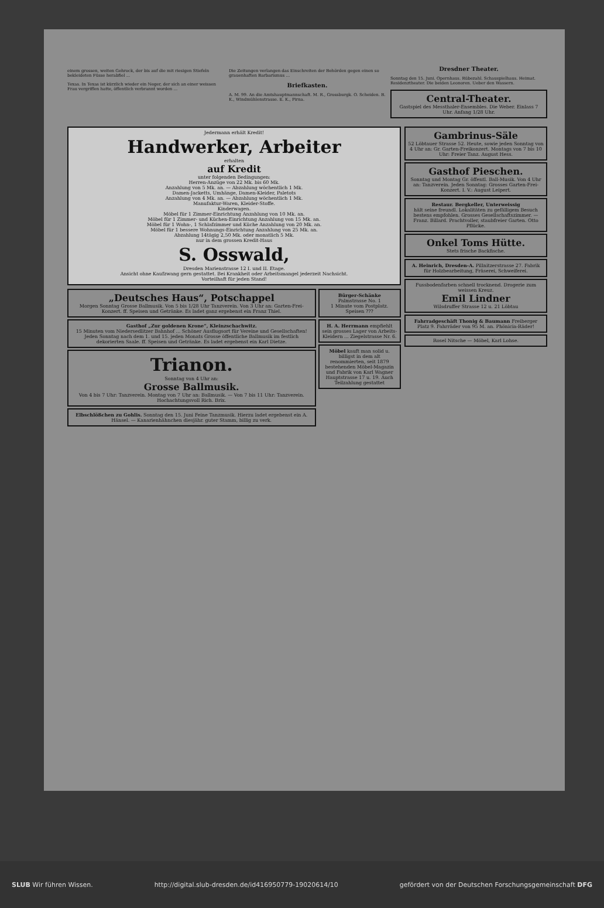einem grossen, weiten Gehrock, der bis auf die mit riesigen Stiefeln bekleideten Füsse herabfiel ...
Texas. In Texas ist kürzlich wieder ein Neger, der sich an einer weissen Frau vergriffen hatte, öffentlich verbrannt worden ...
Die Zeitungen verlangen das Einschreiten der Behörden gegen einen so grauenhaften Barbarismus ...
Briefkasten.
A. M. 99. An die Amtshauptmannschaft. M. R., Grossburgk. O. Scheiden. B. K., Windmühlenstrasse. E. K., Pirna.
Dresdner Theater.
Sonntag den 15. Juni. Opernhaus. Rübezahl. Schauspielhaus. Heimat. Residenztheater. Die beiden Leonoren. Ueber den Wassern.
Central-Theater.
Gastspiel des Messthaler-Ensembles. Die Weber. Einlass 7 Uhr. Anfang 1/28 Uhr.
Jedermann erhält Kredit!
Handwerker, Arbeiter
erhalten
auf Kredit
unter folgenden Bedingungen:
Herren-Anzüge von 22 Mk. bis 60 Mk.
Anzahlung von 5 Mk. an. — Abzahlung wöchentlich 1 Mk.
Damen-Jacketts, Umhänge, Damen-Kleider, Paletots
Anzahlung von 4 Mk. an. — Abzahlung wöchentlich 1 Mk.
Manufaktur-Waren, Kleider-Stoffe.
Kinderwagen.
Möbel für 1 Zimmer-Einrichtung Anzahlung von 10 Mk. an.
Möbel für 1 Zimmer- und Küchen-Einrichtung Anzahlung von 15 Mk. an.
Möbel für 1 Wohn-, 1 Schlafzimmer und Küche Anzahlung von 20 Mk. an.
Möbel für 1 bessere Wohnungs-Einrichtung Anzahlung von 25 Mk. an.
Abzahlung 14tägig 2,50 Mk. oder monatlich 5 Mk.
nur in dem grossen Kredit-Haus
S. Osswald,
Dresden Marienstrasse 12 I. und II. Etage.
Ansicht ohne Kaufzwang gern gestattet. Bei Krankheit oder Arbeitsmangel jederzeit Nachsicht.
Vorteilhaft für jeden Stand!
„Deutsches Haus“, Potschappel
Morgen Sonntag Grosse Ballmusik. Von 5 bis 1/28 Uhr Tanzverein. Von 3 Uhr an: Garten-Frei-Konzert. ff. Speisen und Getränke. Es ladet ganz ergebenst ein Franz Thiel.
Gasthof „Zur goldenen Krone“, Kleinzschachwitz.
15 Minuten vom Niedersedlitzer Bahnhof ... Schöner Ausflugsort für Vereine und Gesellschaften! Jeden Sonntag nach dem 1. und 15. jeden Monats Grosse öffentliche Ballmusik im festlich dekorierten Saale. ff. Speisen und Getränke. Es ladet ergebenst ein Karl Dietze.
Trianon.
Sonntag von 4 Uhr an:
Grosse Ballmusik.
Von 4 bis 7 Uhr: Tanzverein. Montag von 7 Uhr an: Ballmusik. — Von 7 bis 11 Uhr: Tanzverein. Hochachtungsvoll Rich. Brix.
Elbschlößchen zu Gohlis. Sonntag den 15. Juni Feine Tanzmusik. Hierzu ladet ergebenst ein A. Hänsel. — Kanarienhähnchen diesjähr. guter Stamm, billig zu verk.
Bürger-Schänke
Palmstrasse No. 1
1 Minute vom Postplatz.
Speisen ???
H. A. Herrmann empfiehlt sein grosses Lager von Arbeits-Kleidern ... Ziegelstrasse Nr. 6.
Möbel kauft man solid u. billigst in dem alt renommierten, seit 1879 bestehenden Möbel-Magazin und Fabrik von Karl Wagner Hauptstrasse 17 u. 19. Auch Teilzahlung gestattet
Gambrinus-Säle
52 Löbtauer Strasse 52. Heute, sowie jeden Sonntag von 4 Uhr an: Gr. Garten-Freikonzert. Montags von 7 bis 10 Uhr: Freier Tanz. August Hess.
Gasthof Pieschen.
Sonntag und Montag Gr. öffentl. Ball-Musik. Von 4 Uhr an: Tanzverein. Jeden Sonntag: Grosses Garten-Frei-Konzert. I. V.: August Leipert.
Restaur. Bergkeller, Unterweissig
hält seine freundl. Lokalitäten zu gefälligem Besuch bestens empfohlen. Grosses Gesellschaftszimmer. — Franz. Billard. Prachtvoller, staubfreier Garten. Otto Pflücke.
Onkel Toms Hütte.
Stets frische Backfische.
A. Heinrich, Dresden-A. Pillnitzerstrasse 27. Fabrik für Holzbearbeitung, Fräserei, Schweiferei.
Fussbodenfarben schnell trocknend. Drogerie zum weissen Kreuz.
Emil Lindner
Wilsdruffer Strasse 12 u. 21 Löbtau
Fahrradgeschäft Thonig & Baumann Freiberger Platz 9. Fahrräder von 95 M. an. Phönicia-Räder!
Rosel Nitsche — Möbel, Karl Lohse.
SLUB Wir führen Wissen. http://digital.slub-dresden.de/id416950779-19020614/10 gefördert von der Deutschen Forschungsgemeinschaft DFG